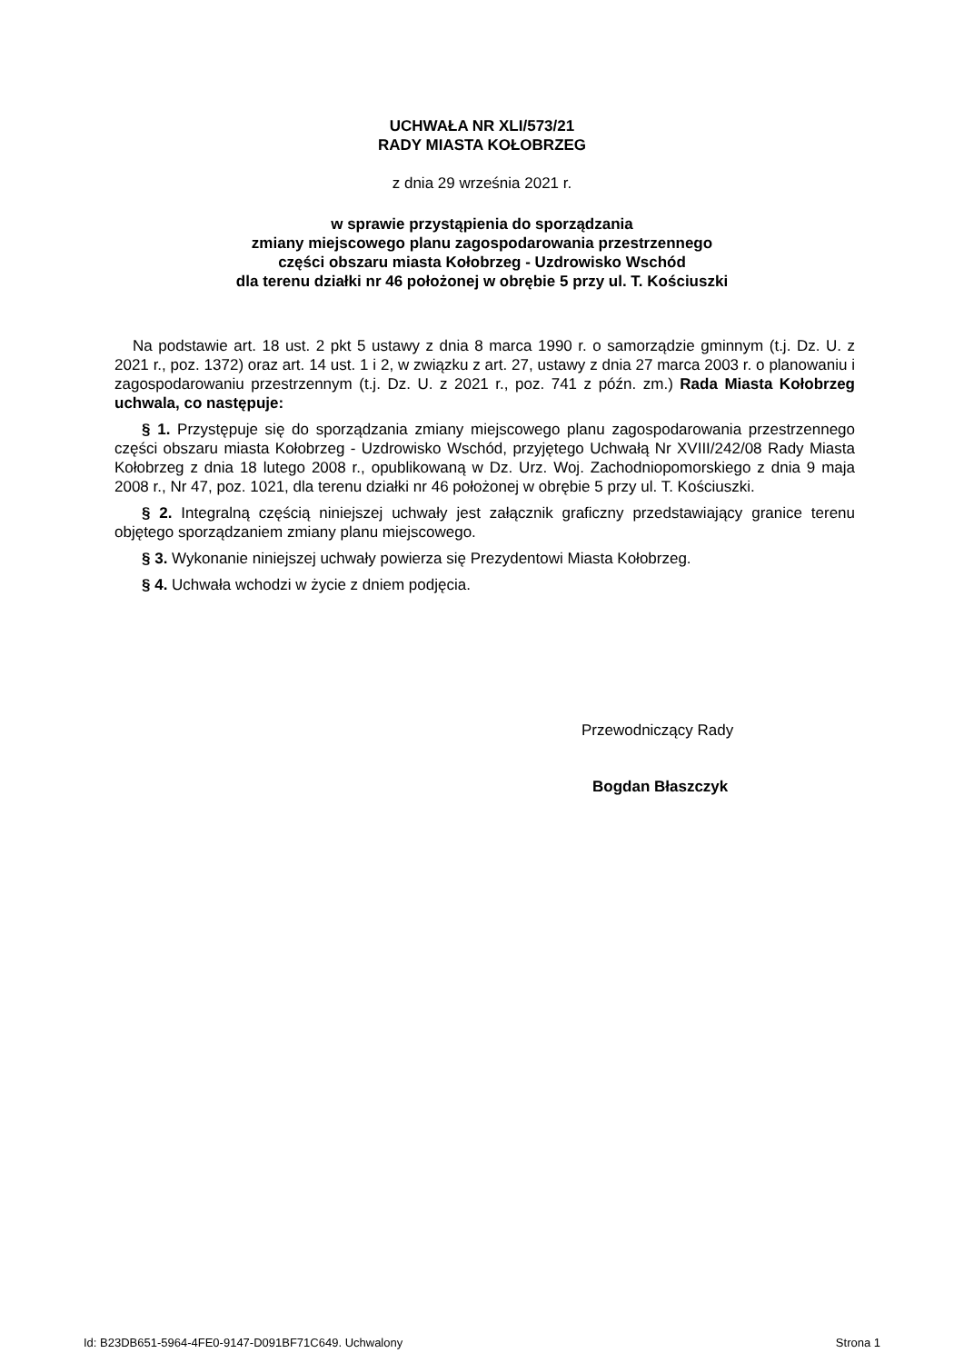UCHWAŁA NR XLI/573/21
RADY MIASTA KOŁOBRZEG
z dnia 29 września 2021 r.
w sprawie przystąpienia do sporządzania
zmiany miejscowego planu zagospodarowania przestrzennego
części obszaru miasta Kołobrzeg - Uzdrowisko Wschód
dla terenu działki nr 46 położonej w obrębie 5 przy ul. T. Kościuszki
Na podstawie art. 18 ust. 2 pkt 5 ustawy z dnia 8 marca 1990 r. o samorządzie gminnym (t.j. Dz. U. z 2021 r., poz. 1372) oraz art. 14 ust. 1 i 2, w związku z art. 27, ustawy z dnia 27 marca 2003 r. o planowaniu i zagospodarowaniu przestrzennym (t.j. Dz. U. z 2021 r., poz. 741 z późn. zm.) Rada Miasta Kołobrzeg uchwala, co następuje:
§ 1. Przystępuje się do sporządzania zmiany miejscowego planu zagospodarowania przestrzennego części obszaru miasta Kołobrzeg - Uzdrowisko Wschód, przyjętego Uchwałą Nr XVIII/242/08 Rady Miasta Kołobrzeg z dnia 18 lutego 2008 r., opublikowaną w Dz. Urz. Woj. Zachodniopomorskiego z dnia 9 maja 2008 r., Nr 47, poz. 1021, dla terenu działki nr 46 położonej w obrębie 5 przy ul. T. Kościuszki.
§ 2. Integralną częścią niniejszej uchwały jest załącznik graficzny przedstawiający granice terenu objętego sporządzaniem zmiany planu miejscowego.
§ 3. Wykonanie niniejszej uchwały powierza się Prezydentowi Miasta Kołobrzeg.
§ 4. Uchwała wchodzi w życie z dniem podjęcia.
Przewodniczący Rady
Bogdan Błaszczyk
Id: B23DB651-5964-4FE0-9147-D091BF71C649. Uchwalony Strona 1